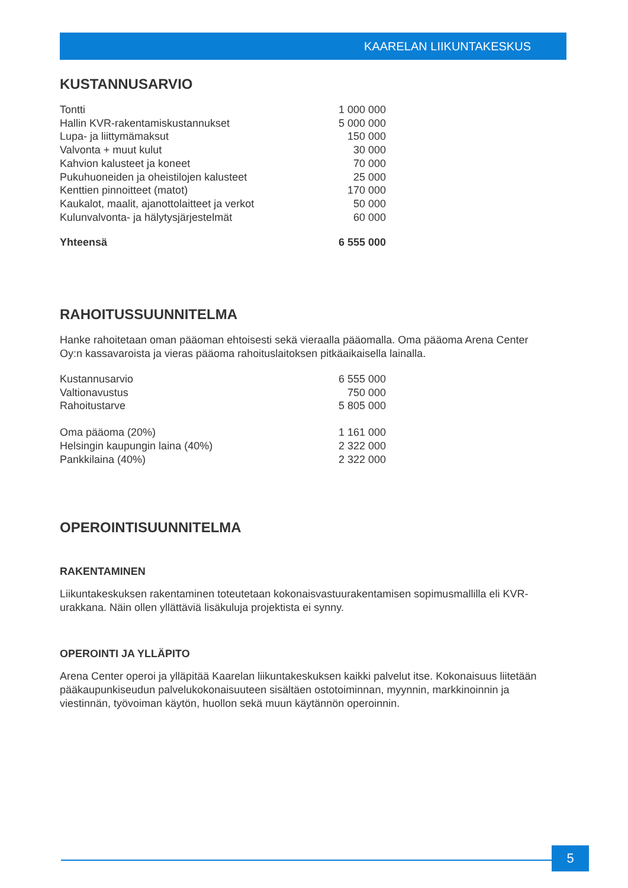KAARELAN LIIKUNTAKESKUS
KUSTANNUSARVIO
| Tontti | 1 000 000 |
| Hallin KVR-rakentamiskustannukset | 5 000 000 |
| Lupa- ja liittymämaksut | 150 000 |
| Valvonta + muut kulut | 30 000 |
| Kahvion kalusteet ja koneet | 70 000 |
| Pukuhuoneiden ja oheistilojen kalusteet | 25 000 |
| Kenttien pinnoitteet (matot) | 170 000 |
| Kaukalot, maalit, ajanottolaitteet ja verkot | 50 000 |
| Kulunvalvonta- ja hälytysjärjestelmät | 60 000 |
| Yhteensä | 6 555 000 |
RAHOITUSSUUNNITELMA
Hanke rahoitetaan oman pääoman ehtoisesti sekä vieraalla pääomalla. Oma pääoma Arena Center Oy:n kassavaroista ja vieras pääoma rahoituslaitoksen pitkäaikaisella lainalla.
| Kustannusarvio | 6 555 000 |
| Valtionavustus | 750 000 |
| Rahoitustarve | 5 805 000 |
| Oma pääoma (20%) | 1 161 000 |
| Helsingin kaupungin laina (40%) | 2 322 000 |
| Pankkilaina (40%) | 2 322 000 |
OPEROINTISUUNNITELMA
RAKENTAMINEN
Liikuntakeskuksen rakentaminen toteutetaan kokonaisvastuurakentamisen sopimusmallilla eli KVR-urakkana. Näin ollen yllättäviä lisäkuluja projektista ei synny.
OPEROINTI JA YLLÄPITO
Arena Center operoi ja ylläpitää Kaarelan liikuntakeskuksen kaikki palvelut itse. Kokonaisuus liitetään pääkaupunkiseudun palvelukokonaisuuteen sisältäen ostotoiminnan, myynnin, markkinoinnin ja viestinnän, työvoiman käytön, huollon sekä muun käytännön operoinnin.
5